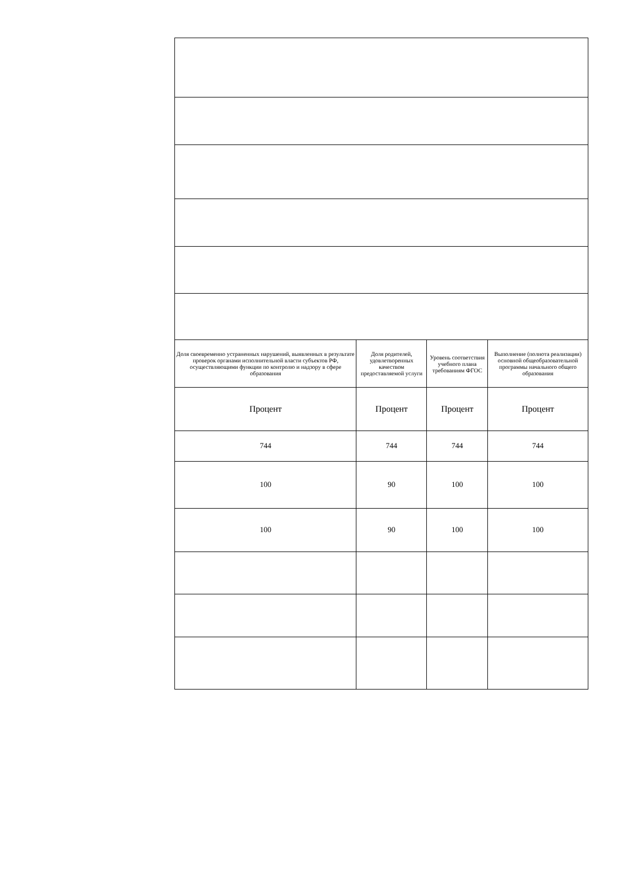| Доля своевременно устраненных нарушений, выявленных в результате проверок органами исполнительной власти субъектов РФ, осуществляющими функции по контролю и надзору в сфере образования | Доля родителей, удовлетворенных качеством предоставляемой услуги | Уровень соответствия учебного плана требованиям ФГОС | Выполнение (полнота реализации) основной общеобразовательной программы начального общего образования |
| Процент | Процент | Процент | Процент |
| 744 | 744 | 744 | 744 |
| 100 | 90 | 100 | 100 |
| 100 | 90 | 100 | 100 |